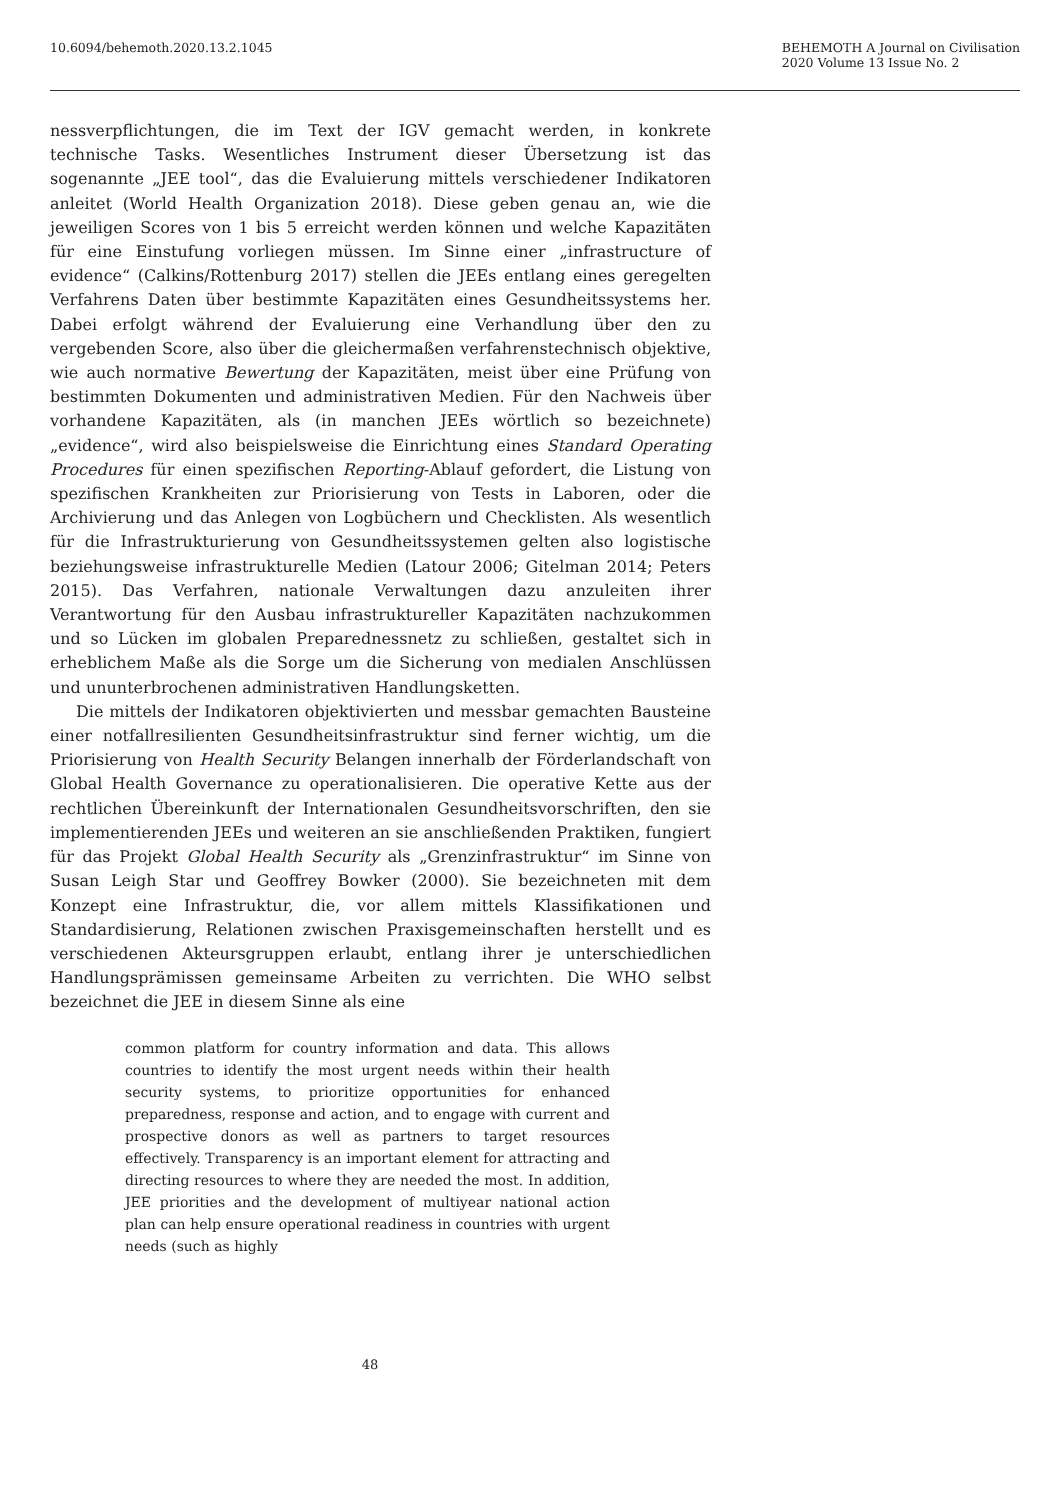10.6094/behemoth.2020.13.2.1045
BEHEMOTH A Journal on Civilisation
2020 Volume 13 Issue No. 2
nessverpflichtungen, die im Text der IGV gemacht werden, in konkrete technische Tasks. Wesentliches Instrument dieser Übersetzung ist das sogenannte „JEE tool“, das die Evaluierung mittels verschiedener Indikatoren anleitet (World Health Organization 2018). Diese geben genau an, wie die jeweiligen Scores von 1 bis 5 erreicht werden können und welche Kapazitäten für eine Einstufung vorliegen müssen. Im Sinne einer „infrastructure of evidence“ (Calkins/Rottenburg 2017) stellen die JEEs entlang eines geregelten Verfahrens Daten über bestimmte Kapazitäten eines Gesundheitssystems her. Dabei erfolgt während der Evaluierung eine Verhandlung über den zu vergebenden Score, also über die gleichermaßen verfahrenstechnisch objektive, wie auch normative Bewertung der Kapazitäten, meist über eine Prüfung von bestimmten Dokumenten und administrativen Medien. Für den Nachweis über vorhandene Kapazitäten, als (in manchen JEEs wörtlich so bezeichnete) „evidence“, wird also beispielsweise die Einrichtung eines Standard Operating Procedures für einen spezifischen Reporting-Ablauf gefordert, die Listung von spezifischen Krankheiten zur Priorisierung von Tests in Laboren, oder die Archivierung und das Anlegen von Logbüchern und Checklisten. Als wesentlich für die Infrastrukturierung von Gesundheitssystemen gelten also logistische beziehungsweise infrastrukturelle Medien (Latour 2006; Gitelman 2014; Peters 2015). Das Verfahren, nationale Verwaltungen dazu anzuleiten ihrer Verantwortung für den Ausbau infrastruktureller Kapazitäten nachzukommen und so Lücken im globalen Preparednessnetz zu schließen, gestaltet sich in erheblichem Maße als die Sorge um die Sicherung von medialen Anschlüssen und ununterbrochenen administrativen Handlungsketten.
Die mittels der Indikatoren objektivierten und messbar gemachten Bausteine einer notfallresilienten Gesundheitsinfrastruktur sind ferner wichtig, um die Priorisierung von Health Security Belangen innerhalb der Förderlandschaft von Global Health Governance zu operationalisieren. Die operative Kette aus der rechtlichen Übereinkunft der Internationalen Gesundheitsvorschriften, den sie implementierenden JEEs und weiteren an sie anschließenden Praktiken, fungiert für das Projekt Global Health Security als „Grenzinfrastruktur“ im Sinne von Susan Leigh Star und Geoffrey Bowker (2000). Sie bezeichneten mit dem Konzept eine Infrastruktur, die, vor allem mittels Klassifikationen und Standardisierung, Relationen zwischen Praxisgemeinschaften herstellt und es verschiedenen Akteursgruppen erlaubt, entlang ihrer je unterschiedlichen Handlungsprämissen gemeinsame Arbeiten zu verrichten. Die WHO selbst bezeichnet die JEE in diesem Sinne als eine
common platform for country information and data. This allows countries to identify the most urgent needs within their health security systems, to prioritize opportunities for enhanced preparedness, response and action, and to engage with current and prospective donors as well as partners to target resources effectively. Transparency is an important element for attracting and directing resources to where they are needed the most. In addition, JEE priorities and the development of multiyear national action plan can help ensure operational readiness in countries with urgent needs (such as highly
48